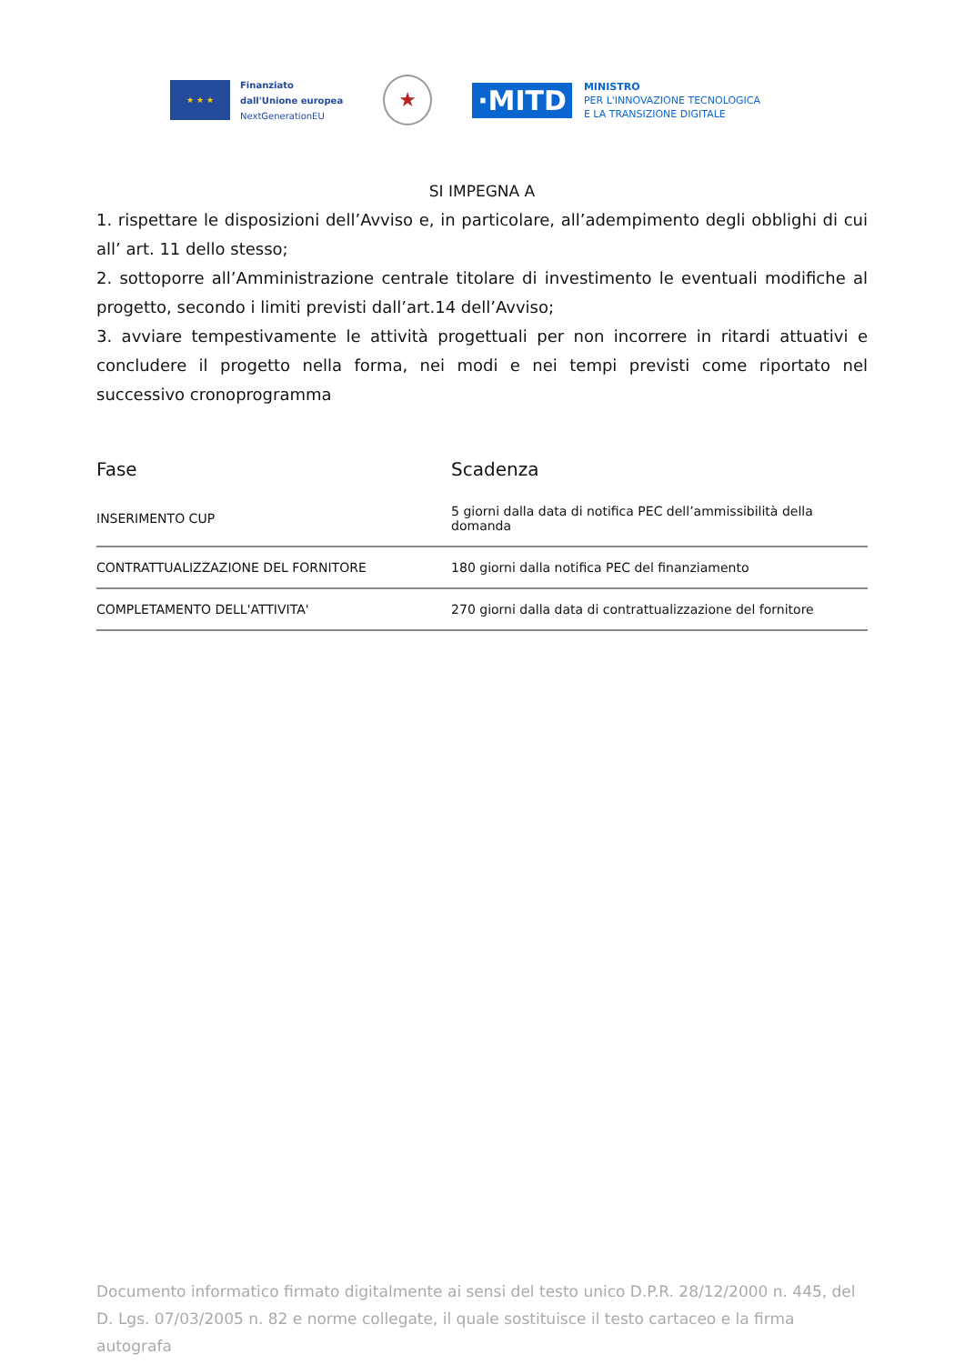★ ★ ★
Finanziato
dall'Unione europea
NextGenerationEU
★
·MITD
MINISTRO
PER L'INNOVAZIONE TECNOLOGICA
E LA TRANSIZIONE DIGITALE
SI IMPEGNA A
1. rispettare le disposizioni dell’Avviso e, in particolare, all’adempimento degli obblighi di cui all’ art. 11 dello stesso;
2. sottoporre all’Amministrazione centrale titolare di investimento le eventuali modifiche al progetto, secondo i limiti previsti dall’art.14 dell’Avviso;
3. avviare tempestivamente le attività progettuali per non incorrere in ritardi attuativi e concludere il progetto nella forma, nei modi e nei tempi previsti come riportato nel successivo cronoprogramma
| Fase | Scadenza |
| --- | --- |
| INSERIMENTO CUP | 5 giorni dalla data di notifica PEC dell’ammissibilità della domanda |
| CONTRATTUALIZZAZIONE DEL FORNITORE | 180 giorni dalla notifica PEC del finanziamento |
| COMPLETAMENTO DELL'ATTIVITA' | 270 giorni dalla data di contrattualizzazione del fornitore |
Documento informatico firmato digitalmente ai sensi del testo unico D.P.R. 28/12/2000 n. 445, del D. Lgs. 07/03/2005 n. 82 e norme collegate, il quale sostituisce il testo cartaceo e la firma autografa